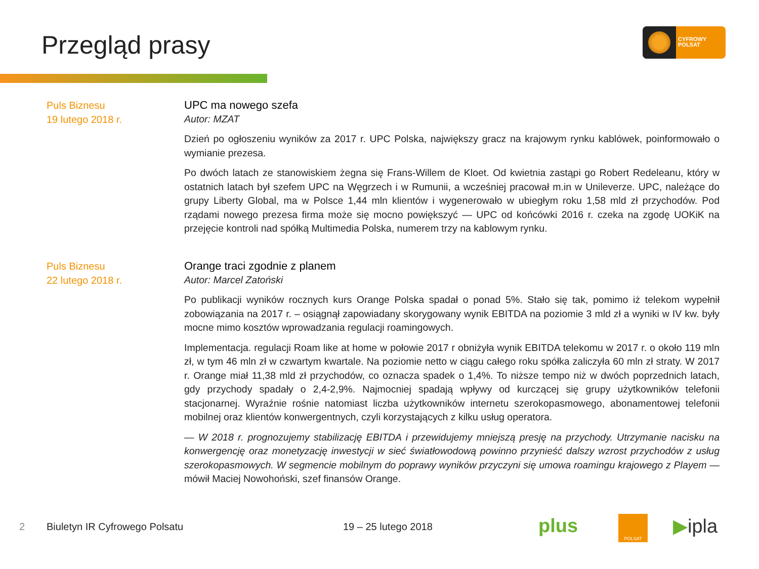Przegląd prasy
CYFROWY
POLSAT
Puls Biznesu
19 lutego 2018 r.
UPC ma nowego szefa
Autor: MZAT
Dzień po ogłoszeniu wyników za 2017 r. UPC Polska, największy gracz na krajowym rynku kablówek, poinformowało o wymianie prezesa.
Po dwóch latach ze stanowiskiem żegna się Frans-Willem de Kloet. Od kwietnia zastąpi go Robert Redeleanu, który w ostatnich latach był szefem UPC na Węgrzech i w Rumunii, a wcześniej pracował m.in w Unileverze. UPC, należące do grupy Liberty Global, ma w Polsce 1,44 mln klientów i wygenerowało w ubiegłym roku 1,58 mld zł przychodów. Pod rządami nowego prezesa firma może się mocno powiększyć — UPC od końcówki 2016 r. czeka na zgodę UOKiK na przejęcie kontroli nad spółką Multimedia Polska, numerem trzy na kablowym rynku.
Puls Biznesu
22 lutego 2018 r.
Orange traci zgodnie z planem
Autor: Marcel Zatoński
Po publikacji wyników rocznych kurs Orange Polska spadał o ponad 5%. Stało się tak, pomimo iż telekom wypełnił zobowiązania na 2017 r. – osiągnął zapowiadany skorygowany wynik EBITDA na poziomie 3 mld zł a wyniki w IV kw. były mocne mimo kosztów wprowadzania regulacji roamingowych.
Implementacja. regulacji Roam like at home w połowie 2017 r obniżyła wynik EBITDA telekomu w 2017 r. o około 119 mln zł, w tym 46 mln zł w czwartym kwartale. Na poziomie netto w ciągu całego roku spółka zaliczyła 60 mln zł straty. W 2017 r. Orange miał 11,38 mld zł przychodów, co oznacza spadek o 1,4%. To niższe tempo niż w dwóch poprzednich latach, gdy przychody spadały o 2,4-2,9%. Najmocniej spadają wpływy od kurczącej się grupy użytkowników telefonii stacjonarnej. Wyraźnie rośnie natomiast liczba użytkowników internetu szerokopasmowego, abonamentowej telefonii mobilnej oraz klientów konwergentnych, czyli korzystających z kilku usług operatora.
— W 2018 r. prognozujemy stabilizację EBITDA i przewidujemy mniejszą presję na przychody. Utrzymanie nacisku na konwergencję oraz monetyzację inwestycji w sieć światłowodową powinno przynieść dalszy wzrost przychodów z usług szerokopasmowych. W segmencie mobilnym do poprawy wyników przyczyni się umowa roamingu krajowego z Playem — mówił Maciej Nowohoński, szef finansów Orange.
2 Biuletyn IR Cyfrowego Polsatu 19 – 25 lutego 2018 plus POLSAT ▶ipla